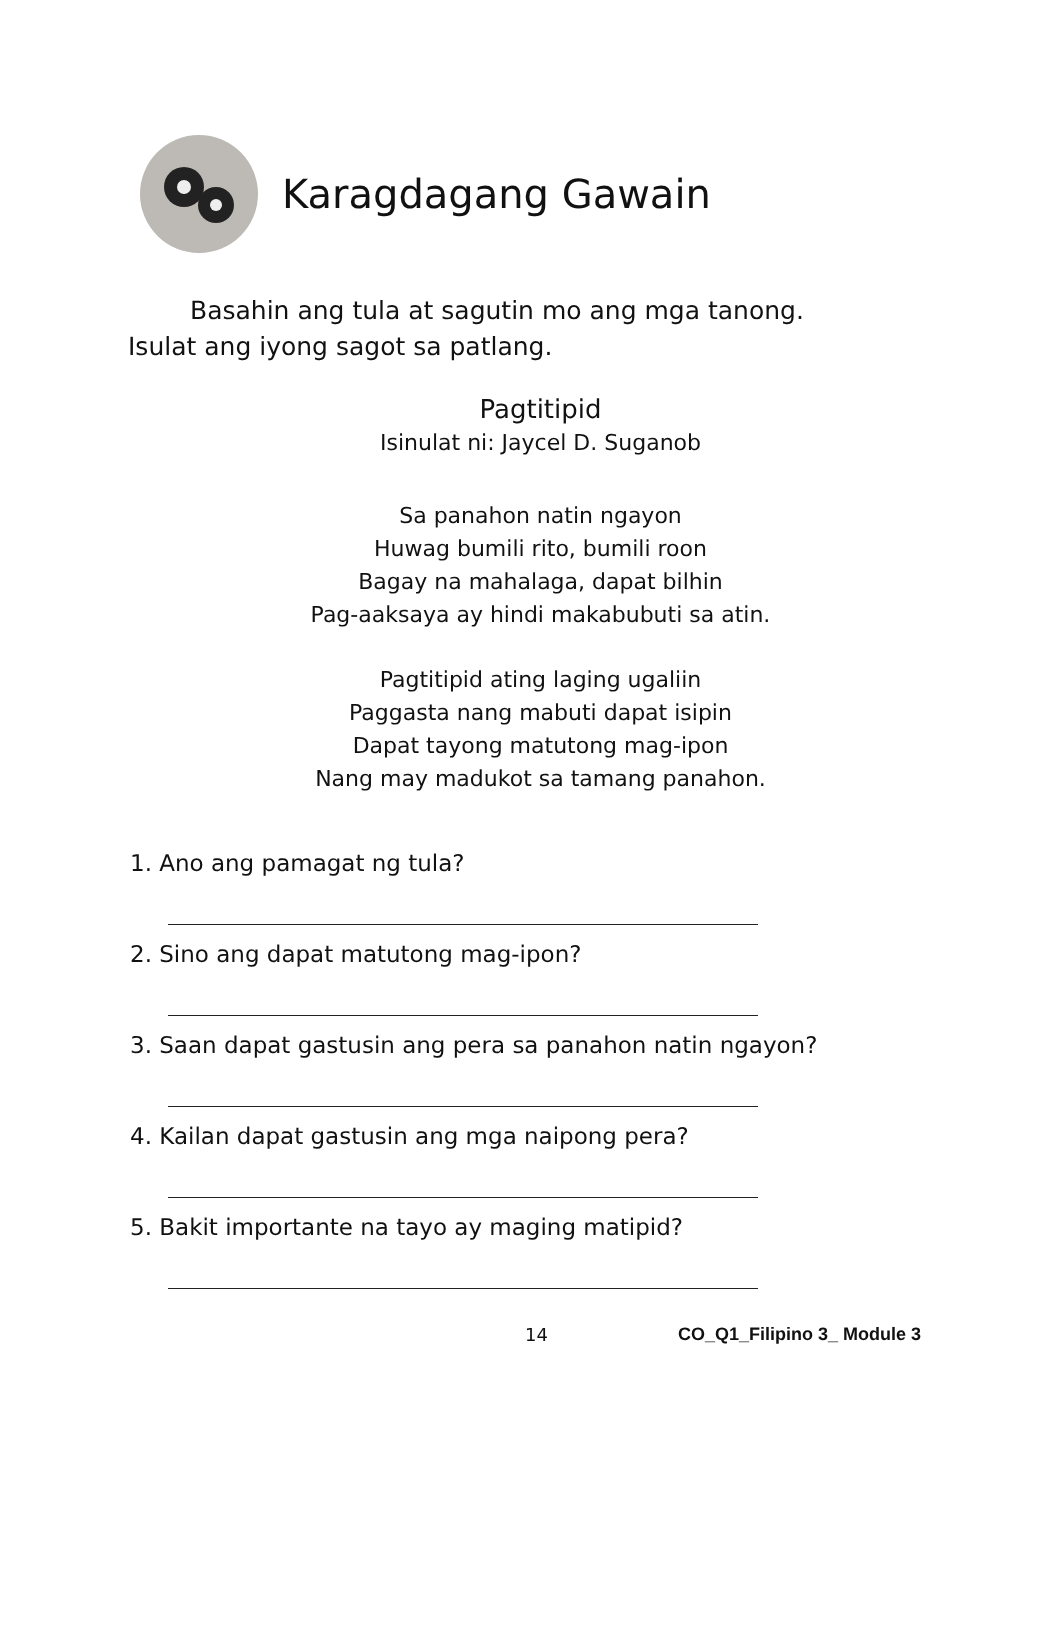Karagdagang Gawain
Basahin ang tula at sagutin mo ang mga tanong.
Isulat ang iyong sagot sa patlang.
Pagtitipid
Isinulat ni: Jaycel D. Suganob
Sa panahon natin ngayon
Huwag bumili rito, bumili roon
Bagay na mahalaga, dapat bilhin
Pag-aaksaya ay hindi makabubuti sa atin.
Pagtitipid ating laging ugaliin
Paggasta nang mabuti dapat isipin
Dapat tayong matutong mag-ipon
Nang may madukot sa tamang panahon.
1. Ano ang pamagat ng tula?
2. Sino ang dapat matutong mag-ipon?
3. Saan dapat gastusin ang pera sa panahon natin ngayon?
4. Kailan dapat gastusin ang mga naipong pera?
5. Bakit importante na tayo ay maging matipid?
14 CO_Q1_Filipino 3_ Module 3